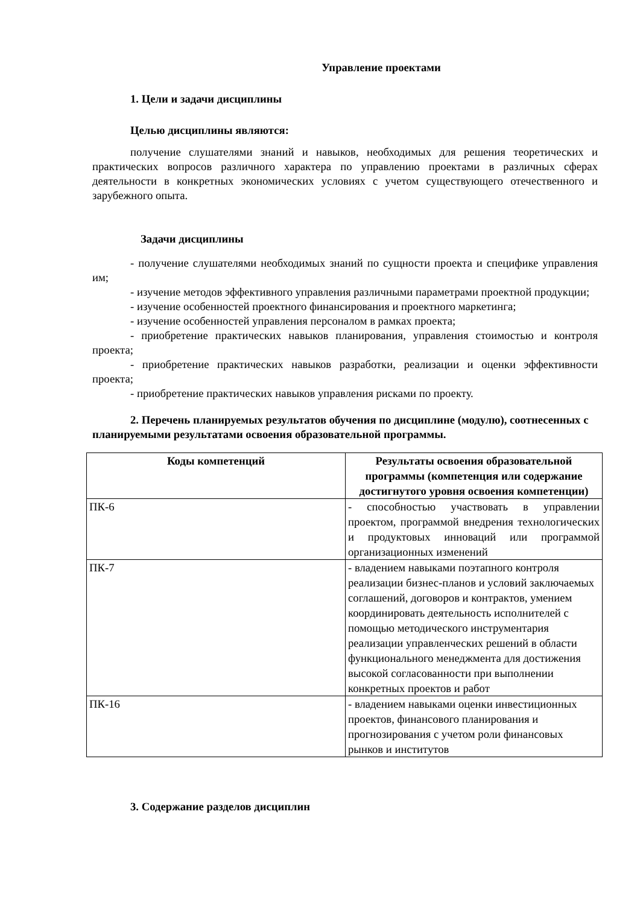Управление проектами
1. Цели и задачи дисциплины
Целью дисциплины являются:
получение слушателями знаний и навыков, необходимых для решения теоретических и практических вопросов различного характера по управлению проектами в различных сферах деятельности в конкретных экономических условиях с учетом существующего отечественного и зарубежного опыта.
Задачи дисциплины
- получение слушателями необходимых знаний по сущности проекта и специфике управления им;
- изучение методов эффективного управления различными параметрами проектной продукции;
- изучение особенностей проектного финансирования и проектного маркетинга;
- изучение особенностей управления персоналом в рамках проекта;
- приобретение практических навыков планирования, управления стоимостью и контроля проекта;
- приобретение практических навыков разработки, реализации и оценки эффективности проекта;
- приобретение практических навыков управления рисками по проекту.
2. Перечень планируемых результатов обучения по дисциплине (модулю), соотнесенных с планируемыми результатами освоения образовательной программы.
| Коды компетенций | Результаты освоения образовательной программы (компетенция или содержание достигнутого уровня освоения компетенции) |
| --- | --- |
| ПК-6 | - способностью участвовать в управлении проектом, программой внедрения технологических и продуктовых инноваций или программой организационных изменений |
| ПК-7 | - владением навыками поэтапного контроля реализации бизнес-планов и условий заключаемых соглашений, договоров и контрактов, умением координировать деятельность исполнителей с помощью методического инструментария реализации управленческих решений в области функционального менеджмента для достижения высокой согласованности при выполнении конкретных проектов и работ |
| ПК-16 | - владением навыками оценки инвестиционных проектов, финансового планирования и прогнозирования с учетом роли финансовых рынков и институтов |
3. Содержание разделов дисциплин